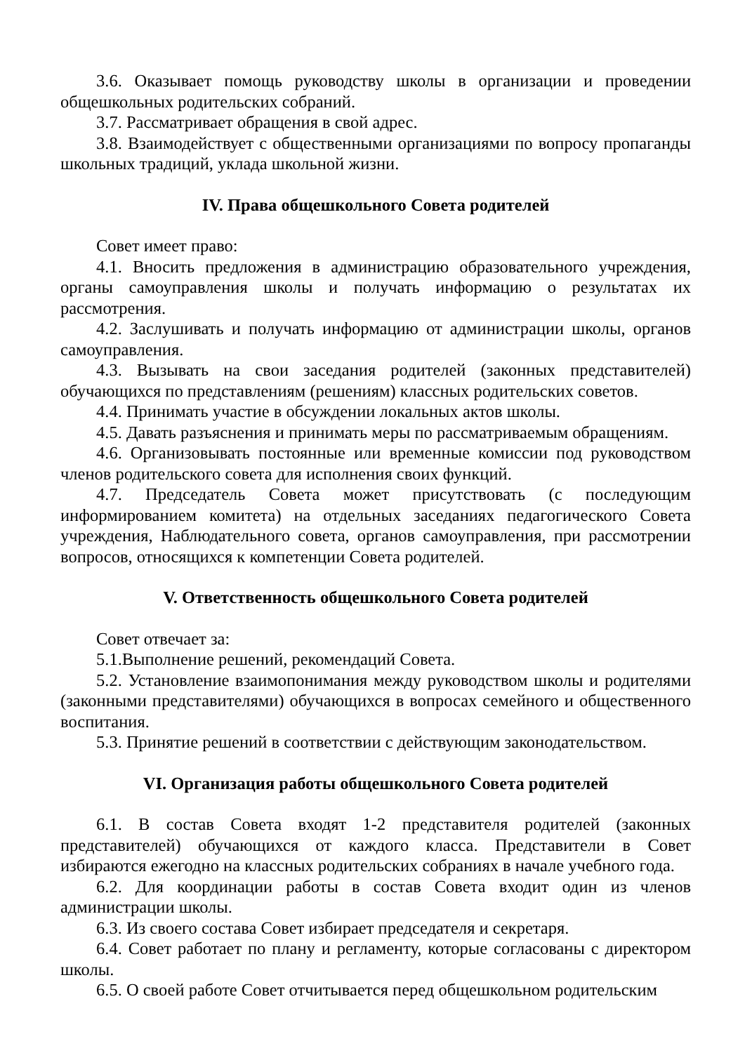3.6. Оказывает помощь руководству школы в организации и проведении общешкольных родительских собраний.
3.7. Рассматривает обращения в свой адрес.
3.8. Взаимодействует с общественными организациями по вопросу пропаганды школьных традиций, уклада школьной жизни.
IV. Права общешкольного Совета родителей
Совет имеет право:
4.1. Вносить предложения в администрацию образовательного учреждения, органы самоуправления школы и получать информацию о результатах их рассмотрения.
4.2. Заслушивать и получать информацию от администрации школы, органов самоуправления.
4.3. Вызывать на свои заседания родителей (законных представителей) обучающихся по представлениям (решениям) классных родительских советов.
4.4. Принимать участие в обсуждении локальных актов школы.
4.5. Давать разъяснения и принимать меры по рассматриваемым обращениям.
4.6. Организовывать постоянные или временные комиссии под руководством членов родительского совета для исполнения своих функций.
4.7. Председатель Совета может присутствовать (с последующим информированием комитета) на отдельных заседаниях педагогического Совета учреждения, Наблюдательного совета, органов самоуправления, при рассмотрении вопросов, относящихся к компетенции Совета родителей.
V. Ответственность общешкольного Совета родителей
Совет отвечает за:
5.1.Выполнение решений, рекомендаций Совета.
5.2. Установление взаимопонимания между руководством школы и родителями (законными представителями) обучающихся в вопросах семейного и общественного воспитания.
5.3. Принятие решений в соответствии с действующим законодательством.
VI. Организация работы общешкольного Совета родителей
6.1. В состав Совета входят 1-2 представителя родителей (законных представителей) обучающихся от каждого класса. Представители в Совет избираются ежегодно на классных родительских собраниях в начале учебного года.
6.2. Для координации работы в состав Совета входит один из членов администрации школы.
6.3. Из своего состава Совет избирает председателя и секретаря.
6.4. Совет работает по плану и регламенту, которые согласованы с директором школы.
6.5. О своей работе Совет отчитывается перед общешкольном родительским